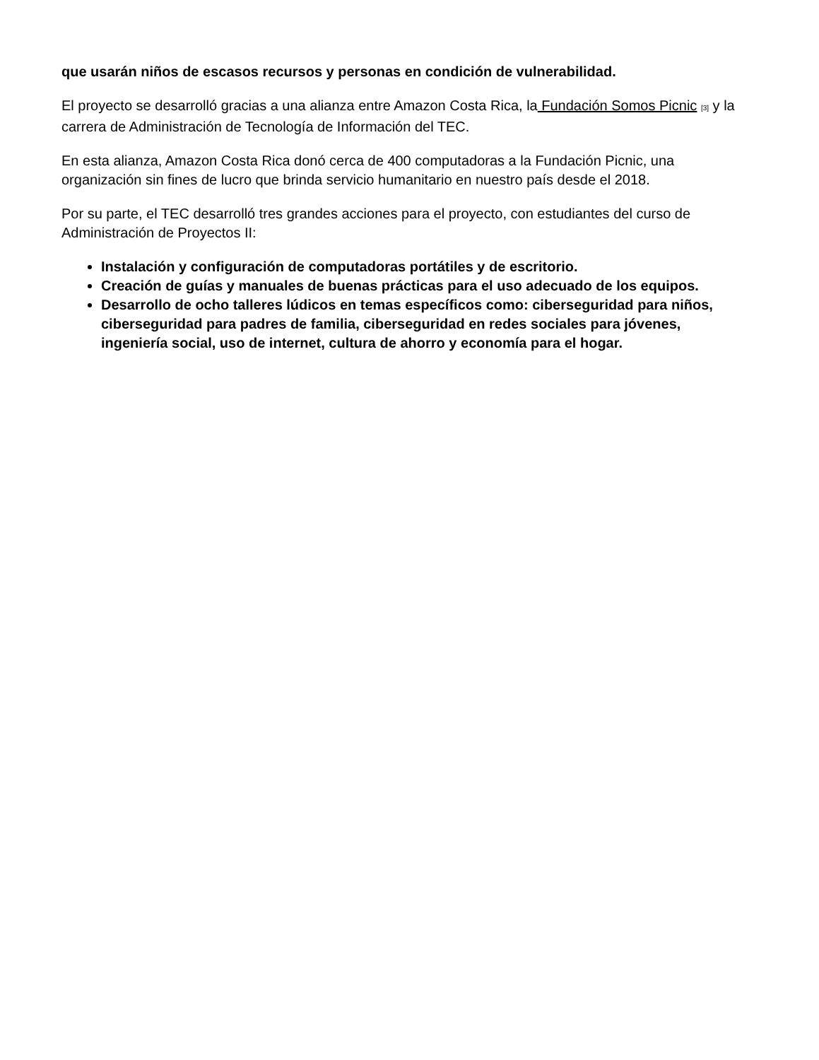que usarán niños de escasos recursos y personas en condición de vulnerabilidad.
El proyecto se desarrolló gracias a una alianza entre Amazon Costa Rica, la Fundación Somos Picnic [3] y la carrera de Administración de Tecnología de Información del TEC.
En esta alianza, Amazon Costa Rica donó cerca de 400 computadoras a la Fundación Picnic, una organización sin fines de lucro que brinda servicio humanitario en nuestro país desde el 2018.
Por su parte, el TEC desarrolló tres grandes acciones para el proyecto, con estudiantes del curso de Administración de Proyectos II:
Instalación y configuración de computadoras portátiles y de escritorio.
Creación de guías y manuales de buenas prácticas para el uso adecuado de los equipos.
Desarrollo de ocho talleres lúdicos en temas específicos como: ciberseguridad para niños, ciberseguridad para padres de familia, ciberseguridad en redes sociales para jóvenes, ingeniería social, uso de internet, cultura de ahorro y economía para el hogar.